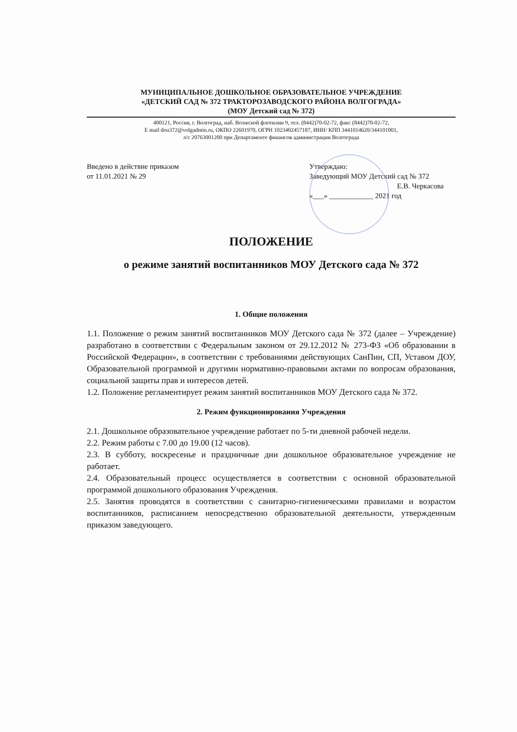МУНИЦИПАЛЬНОЕ ДОШКОЛЬНОЕ ОБРАЗОВАТЕЛЬНОЕ УЧРЕЖДЕНИЕ
«ДЕТСКИЙ САД № 372 ТРАКТОРОЗАВОДСКОГО РАЙОНА ВОЛГОГРАДА»
(МОУ Детский сад № 372)
400121, Россия, г. Волгоград, наб. Волжской флотилии 9, тел. (8442)70-02-72, факс (8442)70-02-72,
E mail dou372@volgadmin.ru, ОКПО 22601970, ОГРН 1023402457187, ИНН/ КПП 3441014620/344101001,
л/с 20763001200 при Департаменте финансов администрации Волгограда
Введено в действие приказом
от 11.01.2021 № 29
Утверждаю:
Заведующий МОУ Детский сад № 372
Е.В. Черкасова
«___» ____________ 2021 год
ПОЛОЖЕНИЕ
о режиме занятий воспитанников МОУ Детского сада № 372
1. Общие положения
1.1. Положение о режим занятий воспитанников МОУ Детского сада № 372 (далее – Учреждение) разработано в соответствии с Федеральным законом от 29.12.2012 № 273-ФЗ «Об образовании в Российской Федерации», в соответствии с требованиями действующих СанПин, СП, Уставом ДОУ, Образовательной программой и другими нормативно-правовыми актами по вопросам образования, социальной защиты прав и интересов детей.
1.2. Положение регламентирует режим занятий воспитанников МОУ Детского сада № 372.
2. Режим функционирования Учреждения
2.1. Дошкольное образовательное учреждение работает по 5-ти дневной рабочей недели.
2.2. Режим работы с 7.00 до 19.00 (12 часов).
2.3. В субботу, воскресенье и праздничные дни дошкольное образовательное учреждение не работает.
2.4. Образовательный процесс осуществляется в соответствии с основной образовательной программой дошкольного образования Учреждения.
2.5. Занятия проводятся в соответствии с санитарно-гигиеническими правилами и возрастом воспитанников, расписанием непосредственно образовательной деятельности, утвержденным приказом заведующего.